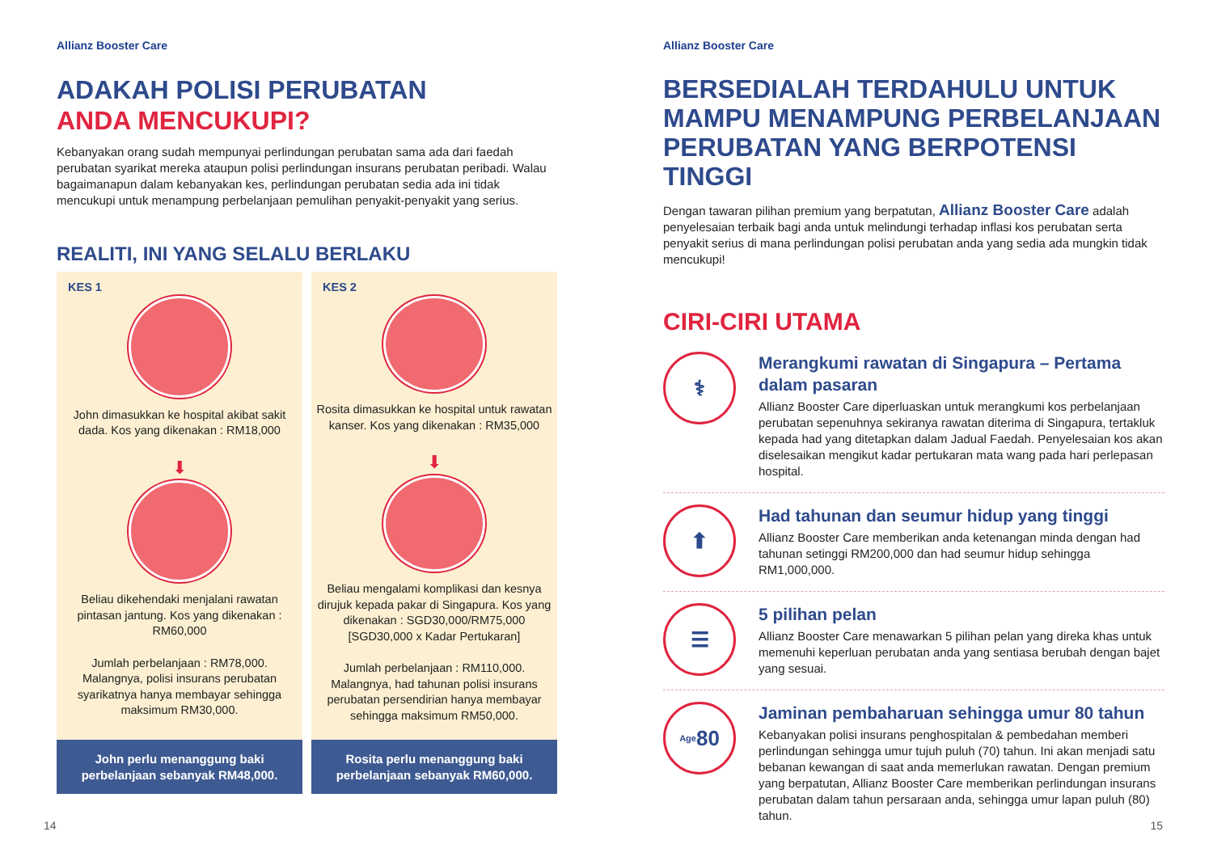Allianz Booster Care
ADAKAH POLISI PERUBATAN
ANDA MENCUKUPI?
Kebanyakan orang sudah mempunyai perlindungan perubatan sama ada dari faedah perubatan syarikat mereka ataupun polisi perlindungan insurans perubatan peribadi. Walau bagaimanapun dalam kebanyakan kes, perlindungan perubatan sedia ada ini tidak mencukupi untuk menampung perbelanjaan pemulihan penyakit-penyakit yang serius.
REALITI, INI YANG SELALU BERLAKU
KES 1
John dimasukkan ke hospital akibat sakit dada. Kos yang dikenakan : RM18,000
⬇
Beliau dikehendaki menjalani rawatan pintasan jantung. Kos yang dikenakan : RM60,000
Jumlah perbelanjaan : RM78,000. Malangnya, polisi insurans perubatan syarikatnya hanya membayar sehingga maksimum RM30,000.
John perlu menanggung baki perbelanjaan sebanyak RM48,000.
KES 2
Rosita dimasukkan ke hospital untuk rawatan kanser. Kos yang dikenakan : RM35,000
⬇
Beliau mengalami komplikasi dan kesnya dirujuk kepada pakar di Singapura. Kos yang dikenakan : SGD30,000/RM75,000 [SGD30,000 x Kadar Pertukaran]
Jumlah perbelanjaan : RM110,000. Malangnya, had tahunan polisi insurans perubatan persendirian hanya membayar sehingga maksimum RM50,000.
Rosita perlu menanggung baki perbelanjaan sebanyak RM60,000.
14
Allianz Booster Care
BERSEDIALAH TERDAHULU UNTUK MAMPU MENAMPUNG PERBELANJAAN PERUBATAN YANG BERPOTENSI TINGGI
Dengan tawaran pilihan premium yang berpatutan, Allianz Booster Care adalah penyelesaian terbaik bagi anda untuk melindungi terhadap inflasi kos perubatan serta penyakit serius di mana perlindungan polisi perubatan anda yang sedia ada mungkin tidak mencukupi!
CIRI-CIRI UTAMA
⚕
Merangkumi rawatan di Singapura – Pertama dalam pasaran
Allianz Booster Care diperluaskan untuk merangkumi kos perbelanjaan perubatan sepenuhnya sekiranya rawatan diterima di Singapura, tertakluk kepada had yang ditetapkan dalam Jadual Faedah. Penyelesaian kos akan diselesaikan mengikut kadar pertukaran mata wang pada hari perlepasan hospital.
⬆
Had tahunan dan seumur hidup yang tinggi
Allianz Booster Care memberikan anda ketenangan minda dengan had tahunan setinggi RM200,000 dan had seumur hidup sehingga RM1,000,000.
☰
5 pilihan pelan
Allianz Booster Care menawarkan 5 pilihan pelan yang direka khas untuk memenuhi keperluan perubatan anda yang sentiasa berubah dengan bajet yang sesuai.
Age 80
Jaminan pembaharuan sehingga umur 80 tahun
Kebanyakan polisi insurans penghospitalan & pembedahan memberi perlindungan sehingga umur tujuh puluh (70) tahun. Ini akan menjadi satu bebanan kewangan di saat anda memerlukan rawatan. Dengan premium yang berpatutan, Allianz Booster Care memberikan perlindungan insurans perubatan dalam tahun persaraan anda, sehingga umur lapan puluh (80) tahun.
15